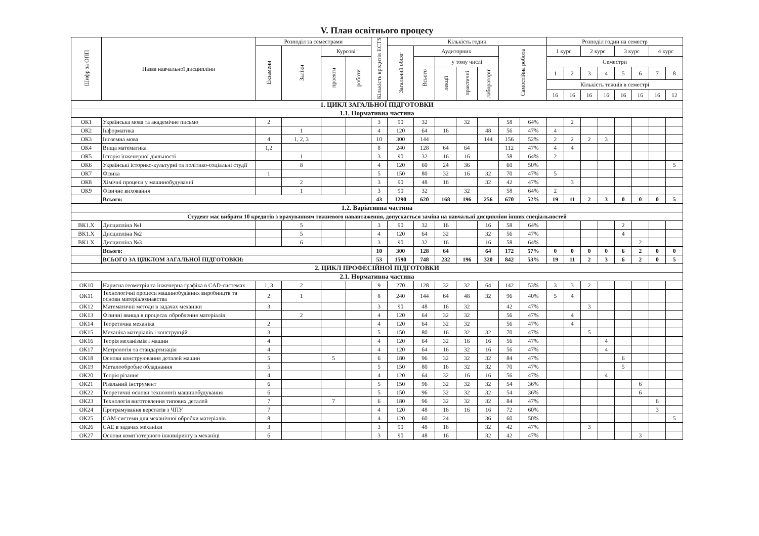V. План освітнього процесу
| Шифр за ОПП | Назва навчальної дисципліни | Розподіл за семестрами | | | | Кількість кредитів ECTS | Кількість годин | | | | | | | Розподіл годин на семестр | | | | | | | |
| --- | --- | --- | --- | --- | --- | --- | --- | --- | --- | --- | --- | --- | --- | --- | --- | --- | --- | --- | --- | --- | --- |
| | | Екзамени | Заліки | Курсові | | | Загальний обсяг | Аудиторних | | | | Самостійна робота | | 1 курс | | 2 курс | | 3 курс | | 4 курс | |
| | | | | проекти | роботи | | | Всього | у тому числі | | | | | Семестри | | | | | | | |
| | | | | | | | | | лекції | практичні | лабораторні | | | 1 | 2 | 3 | 4 | 5 | 6 | 7 | 8 |
| | | | | | | | | | | | | | | Кількість тижнів в семестрі | | | | | | | |
| | | | | | | | | | | | | | | 16 | 16 | 16 | 16 | 16 | 16 | 16 | 12 |
| 1. ЦИКЛ ЗАГАЛЬНОЇ ПІДГОТОВКИ | | | | | | | | | | | | | | | | | | | | | |
| 1.1. Нормативна частина | | | | | | | | | | | | | | | | | | | | | |
| ОК1 | Українська мова та академічне письмо | 2 | | | | 3 | 90 | 32 | | 32 | | 58 | 64% | | 2 | | | | | | |
| ОК2 | Інформатика | | 1 | | | 4 | 120 | 64 | 16 | | 48 | 56 | 47% | 4 | | | | | | | |
| ОК3 | Іноземна мова | 4 | 1, 2, 3 | | | 10 | 300 | 144 | | | 144 | 156 | 52% | 2 | 2 | 2 | 3 | | | | |
| ОК4 | Вища математика | 1,2 | | | | 8 | 240 | 128 | 64 | 64 | | 112 | 47% | 4 | 4 | | | | | | |
| ОК5 | Історія інженерної діяльності | | 1 | | | 3 | 90 | 32 | 16 | 16 | | 58 | 64% | 2 | | | | | | | |
| ОК6 | Українські історико-культурні та політико-соціальні студії | | 8 | | | 4 | 120 | 60 | 24 | 36 | | 60 | 50% | | | | | | | | 5 |
| ОК7 | Фізика | 1 | | | | 5 | 150 | 80 | 32 | 16 | 32 | 70 | 47% | 5 | | | | | | | |
| ОК8 | Хімічні процеси у машинобудуванні | | 2 | | | 3 | 90 | 48 | 16 | | 32 | 42 | 47% | | 3 | | | | | | |
| ОК9 | Фізичне виховання | | 1 | | | 3 | 90 | 32 | | 32 | | 58 | 64% | 2 | | | | | | | |
| | Всього: | | | | | 43 | 1290 | 620 | 168 | 196 | 256 | 670 | 52% | 19 | 11 | 2 | 3 | 0 | 0 | 0 | 5 |
| 1.2. Варіативна частина | | | | | | | | | | | | | | | | | | | | | |
| Студент має вибрати 10 кредитів з врахуванням тижневого навантаження, допускається заміна на навчальні дисципліни інших спеціальностей | | | | | | | | | | | | | | | | | | | | | |
| ВК1.Х | Дисципліна №1 | | 5 | | | 3 | 90 | 32 | 16 | | 16 | 58 | 64% | | | | | 2 | | | |
| ВК1.Х | Дисципліна №2 | | 5 | | | 4 | 120 | 64 | 32 | | 32 | 56 | 47% | | | | | 4 | | | |
| ВК1.Х | Дисципліна №3 | | 6 | | | 3 | 90 | 32 | 16 | | 16 | 58 | 64% | | | | | | 2 | | |
| | Всього: | | | | | 10 | 300 | 128 | 64 | | 64 | 172 | 57% | 0 | 0 | 0 | 0 | 6 | 2 | 0 | 0 |
| | ВСЬОГО ЗА ЦИКЛОМ ЗАГАЛЬНОЇ ПІДГОТОВКИ: | | | | | 53 | 1590 | 748 | 232 | 196 | 320 | 842 | 53% | 19 | 11 | 2 | 3 | 6 | 2 | 0 | 5 |
| 2. ЦИКЛ ПРОФЕСІЙНОЇ ПІДГОТОВКИ | | | | | | | | | | | | | | | | | | | | | |
| 2.1. Нормативна частина | | | | | | | | | | | | | | | | | | | | | |
| ОК10 | Нарисна геометрія та інженерна графіка в CAD-системах | 1, 3 | 2 | | | 9 | 270 | 128 | 32 | 32 | 64 | 142 | 53% | 3 | 3 | 2 | | | | | |
| ОК11 | Технологічні процеси машинобудівних виробництв та основи матеріалознавства | 2 | 1 | | | 8 | 240 | 144 | 64 | 48 | 32 | 96 | 40% | 5 | 4 | | | | | | |
| ОК12 | Математичні методи в задачах механіки | 3 | | | | 3 | 90 | 48 | 16 | 32 | | 42 | 47% | | | 3 | | | | | |
| ОК13 | Фізичні явища в процесах оброблення матеріалів | | 2 | | | 4 | 120 | 64 | 32 | 32 | | 56 | 47% | | 4 | | | | | | |
| ОК14 | Теоретична механіка | 2 | | | | 4 | 120 | 64 | 32 | 32 | | 56 | 47% | | 4 | | | | | | |
| ОК15 | Механіка матеріалів і конструкцій | 3 | | | | 5 | 150 | 80 | 16 | 32 | 32 | 70 | 47% | | | 5 | | | | | |
| ОК16 | Теорія механізмів і машин | 4 | | | | 4 | 120 | 64 | 32 | 16 | 16 | 56 | 47% | | | | 4 | | | | |
| ОК17 | Метрологія та стандартизація | 4 | | | | 4 | 120 | 64 | 16 | 32 | 16 | 56 | 47% | | | | 4 | | | | |
| ОК18 | Основи конструювання деталей машин | 5 | | 5 | | 6 | 180 | 96 | 32 | 32 | 32 | 84 | 47% | | | | | 6 | | | |
| ОК19 | Металообробне обладнання | 5 | | | | 5 | 150 | 80 | 16 | 32 | 32 | 70 | 47% | | | | | 5 | | | |
| ОК20 | Теорія різання | 4 | | | | 4 | 120 | 64 | 32 | 16 | 16 | 56 | 47% | | | | 4 | | | | |
| ОК21 | Різальний інструмент | 6 | | | | 5 | 150 | 96 | 32 | 32 | 32 | 54 | 36% | | | | | | 6 | | |
| ОК22 | Теоретичні основи технології машинобудування | 6 | | | | 5 | 150 | 96 | 32 | 32 | 32 | 54 | 36% | | | | | | 6 | | |
| ОК23 | Технологія виготовлення типових деталей | 7 | | 7 | | 6 | 180 | 96 | 32 | 32 | 32 | 84 | 47% | | | | | | | 6 | |
| ОК24 | Програмування верстатів з ЧПУ | 7 | | | | 4 | 120 | 48 | 16 | 16 | 16 | 72 | 60% | | | | | | | 3 | |
| ОК25 | CAM-системи для механічної обробки матеріалів | 8 | | | | 4 | 120 | 60 | 24 | | 36 | 60 | 50% | | | | | | | | 5 |
| ОК26 | CAE в задачах механіки | 3 | | | | 3 | 90 | 48 | 16 | | 32 | 42 | 47% | | | 3 | | | | | |
| ОК27 | Основи комп’ютерного інжинірингу в механіці | 6 | | | | 3 | 90 | 48 | 16 | | 32 | 42 | 47% | | | | | | 3 | | |